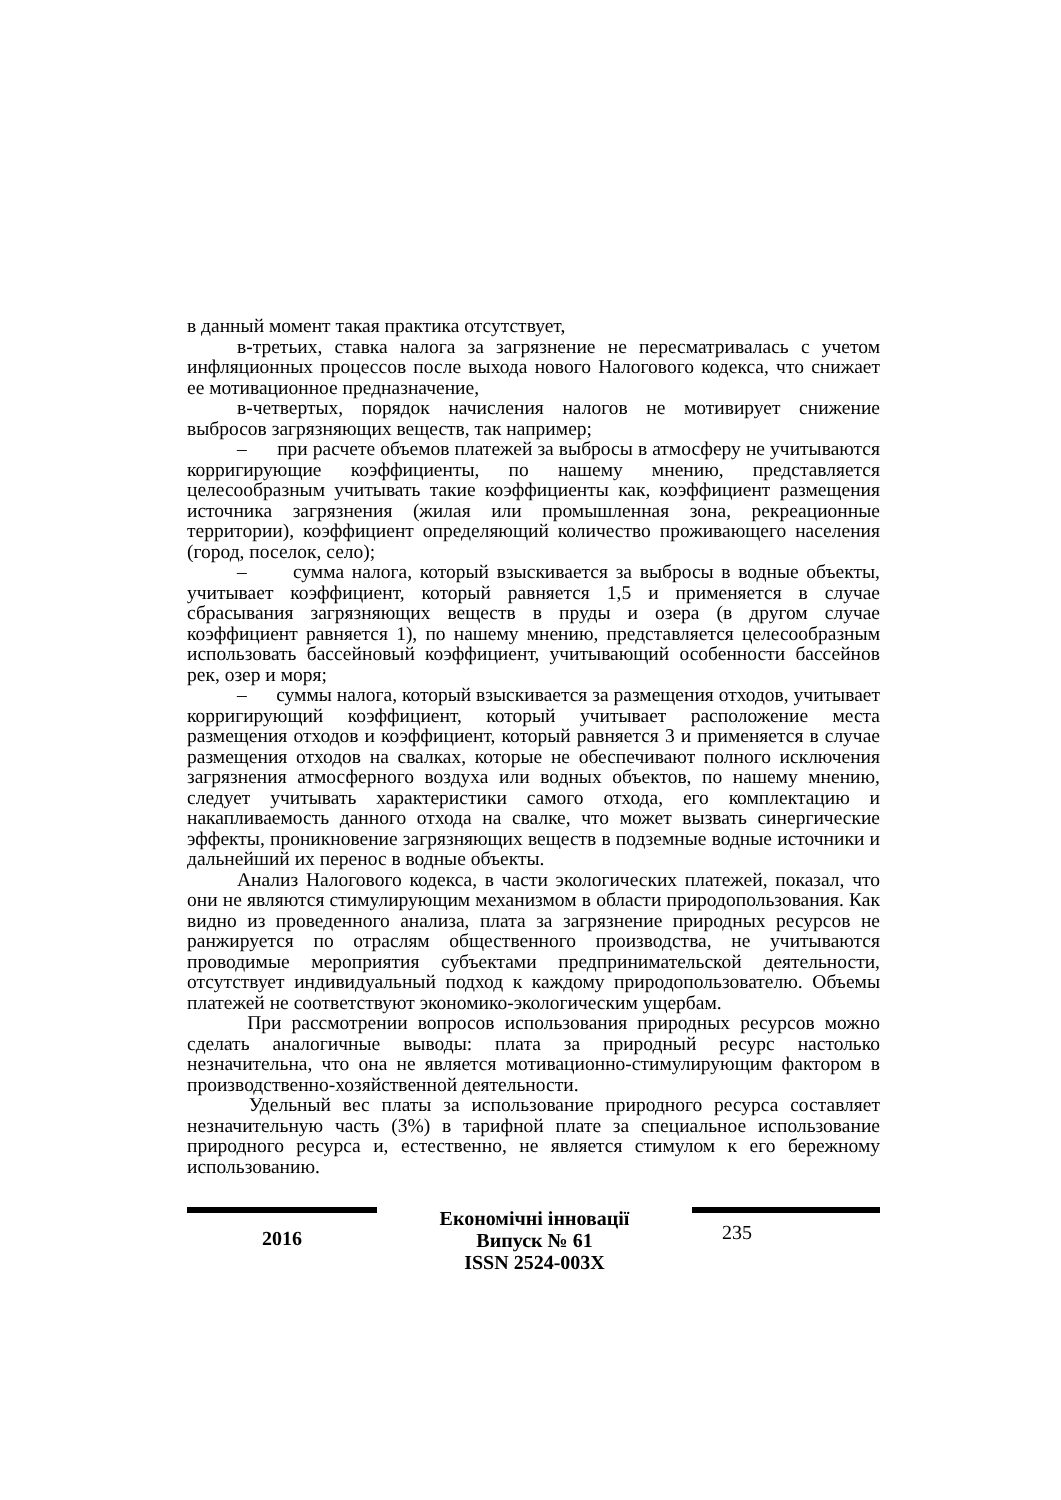в данный момент такая практика отсутствует,
в-третьих, ставка налога за загрязнение не пересматривалась с учетом инфляционных процессов после выхода нового Налогового кодекса, что снижает ее мотивационное предназначение,
в-четвертых, порядок начисления налогов не мотивирует снижение выбросов загрязняющих веществ, так например;
– при расчете объемов платежей за выбросы в атмосферу не учитываются корригирующие коэффициенты, по нашему мнению, представляется целесообразным учитывать такие коэффициенты как, коэффициент размещения источника загрязнения (жилая или промышленная зона, рекреационные территории), коэффициент определяющий количество проживающего населения (город, поселок, село);
– сумма налога, который взыскивается за выбросы в водные объекты, учитывает коэффициент, который равняется 1,5 и применяется в случае сбрасывания загрязняющих веществ в пруды и озера (в другом случае коэффициент равняется 1), по нашему мнению, представляется целесообразным использовать бассейновый коэффициент, учитывающий особенности бассейнов рек, озер и моря;
– суммы налога, который взыскивается за размещения отходов, учитывает корригирующий коэффициент, который учитывает расположение места размещения отходов и коэффициент, который равняется 3 и применяется в случае размещения отходов на свалках, которые не обеспечивают полного исключения загрязнения атмосферного воздуха или водных объектов, по нашему мнению, следует учитывать характеристики самого отхода, его комплектацию и накапливаемость данного отхода на свалке, что может вызвать синергические эффекты, проникновение загрязняющих веществ в подземные водные источники и дальнейший их перенос в водные объекты.
Анализ Налогового кодекса, в части экологических платежей, показал, что они не являются стимулирующим механизмом в области природопользования. Как видно из проведенного анализа, плата за загрязнение природных ресурсов не ранжируется по отраслям общественного производства, не учитываются проводимые мероприятия субъектами предпринимательской деятельности, отсутствует индивидуальный подход к каждому природопользователю. Объемы платежей не соответствуют экономико-экологическим ущербам.
При рассмотрении вопросов использования природных ресурсов можно сделать аналогичные выводы: плата за природный ресурс настолько незначительна, что она не является мотивационно-стимулирующим фактором в производственно-хозяйственной деятельности.
Удельный вес платы за использование природного ресурса составляет незначительную часть (3%) в тарифной плате за специальное использование природного ресурса и, естественно, не является стимулом к его бережному использованию.
2016
Економічні інновації
Випуск № 61
ISSN 2524-003X
235